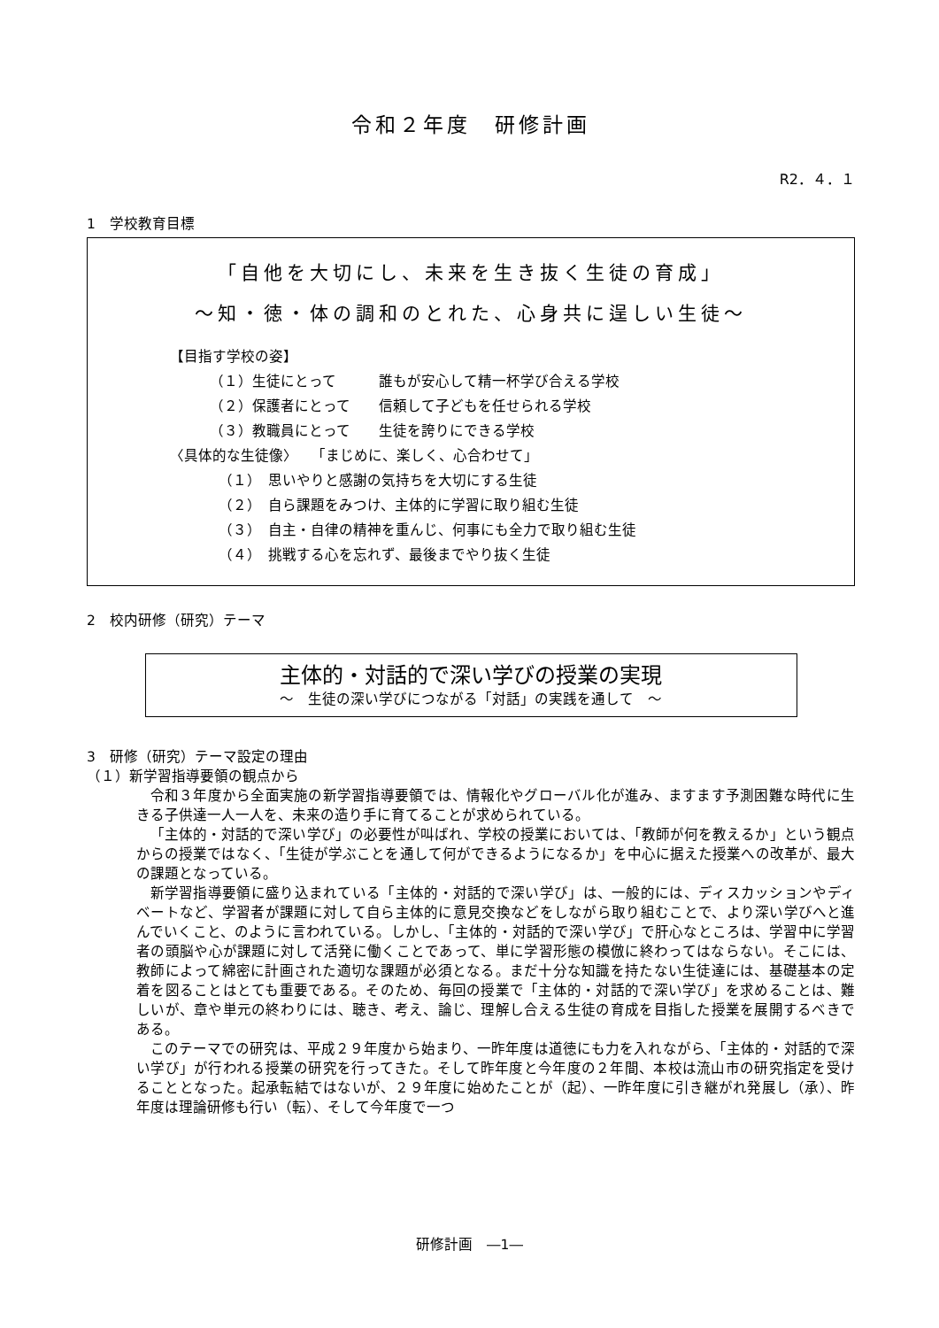令和２年度　研修計画
R2．４．１
1　学校教育目標
「自他を大切にし、未来を生き抜く生徒の育成」
～知・徳・体の調和のとれた、心身共に逞しい生徒～
【目指す学校の姿】
（１）生徒にとって　　　誰もが安心して精一杯学び合える学校
（２）保護者にとって　　信頼して子どもを任せられる学校
（３）教職員にとって　　生徒を誇りにできる学校
〈具体的な生徒像〉　　「まじめに、楽しく、心合わせて」
（１）　思いやりと感謝の気持ちを大切にする生徒
（２）　自ら課題をみつけ、主体的に学習に取り組む生徒
（３）　自主・自律の精神を重んじ、何事にも全力で取り組む生徒
（４）　挑戦する心を忘れず、最後までやり抜く生徒
2　校内研修（研究）テーマ
主体的・対話的で深い学びの授業の実現
～　生徒の深い学びにつながる「対話」の実践を通して　～
3　研修（研究）テーマ設定の理由
（１）新学習指導要領の観点から
令和３年度から全面実施の新学習指導要領では、情報化やグローバル化が進み、ますます予測困難な時代に生きる子供達一人一人を、未来の造り手に育てることが求められている。
「主体的・対話的で深い学び」の必要性が叫ばれ、学校の授業においては、「教師が何を教えるか」という観点からの授業ではなく、「生徒が学ぶことを通して何ができるようになるか」を中心に据えた授業への改革が、最大の課題となっている。
新学習指導要領に盛り込まれている「主体的・対話的で深い学び」は、一般的には、ディスカッションやディベートなど、学習者が課題に対して自ら主体的に意見交換などをしながら取り組むことで、より深い学びへと進んでいくこと、のように言われている。しかし、「主体的・対話的で深い学び」で肝心なところは、学習中に学習者の頭脳や心が課題に対して活発に働くことであって、単に学習形態の模倣に終わってはならない。そこには、教師によって綿密に計画された適切な課題が必須となる。まだ十分な知識を持たない生徒達には、基礎基本の定着を図ることはとても重要である。そのため、毎回の授業で「主体的・対話的で深い学び」を求めることは、難しいが、章や単元の終わりには、聴き、考え、論じ、理解し合える生徒の育成を目指した授業を展開するべきである。
このテーマでの研究は、平成２９年度から始まり、一昨年度は道徳にも力を入れながら、「主体的・対話的で深い学び」が行われる授業の研究を行ってきた。そして昨年度と今年度の２年間、本校は流山市の研究指定を受けることとなった。起承転結ではないが、２９年度に始めたことが（起）、一昨年度に引き継がれ発展し（承）、昨年度は理論研修も行い（転）、そして今年度で一つ
研修計画　―1―